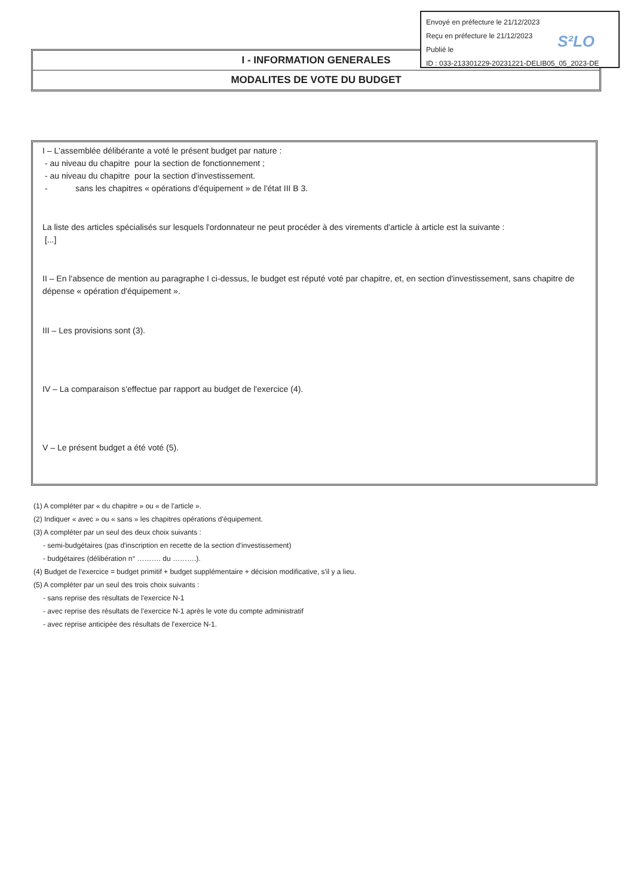I - INFORMATION GENERALES
MODALITES DE VOTE DU BUDGET
Envoyé en préfecture le 21/12/2023
Reçu en préfecture le 21/12/2023
Publié le
ID : 033-213301229-20231221-DELIB05_05_2023-DE
S²LO
I – L'assemblée délibérante a voté le présent budget par nature :
- au niveau du chapitre pour la section de fonctionnement ;
- au niveau du chapitre pour la section d'investissement.
- sans les chapitres « opérations d'équipement » de l'état III B 3.
La liste des articles spécialisés sur lesquels l'ordonnateur ne peut procéder à des virements d'article à article est la suivante :
[...]
II – En l'absence de mention au paragraphe I ci-dessus, le budget est réputé voté par chapitre, et, en section d'investissement, sans chapitre de dépense « opération d'équipement ».
III – Les provisions sont (3).
IV – La comparaison s'effectue par rapport au budget de l'exercice (4).
V – Le présent budget a été voté (5).
(1) A compléter par « du chapitre » ou « de l'article ».
(2) Indiquer « avec » ou « sans » les chapitres opérations d'équipement.
(3) A compléter par un seul des deux choix suivants :
- semi-budgétaires (pas d'inscription en recette de la section d'investissement)
- budgétaires (délibération n° ………. du ……….).
(4) Budget de l'exercice = budget primitif + budget supplémentaire + décision modificative, s'il y a lieu.
(5) A compléter par un seul des trois choix suivants :
- sans reprise des résultats de l'exercice N-1
- avec reprise des résultats de l'exercice N-1 après le vote du compte administratif
- avec reprise anticipée des résultats de l'exercice N-1.